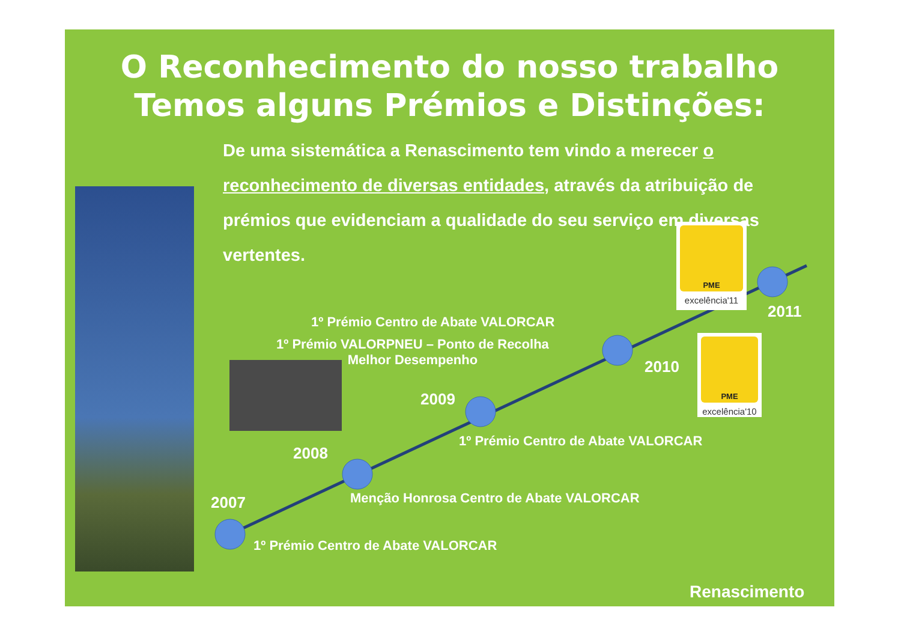O Reconhecimento do nosso trabalho
Temos alguns Prémios e Distinções:
De uma sistemática a Renascimento tem vindo a merecer o reconhecimento de diversas entidades, através da atribuição de prémios que evidenciam a qualidade do seu serviço em diversas vertentes.
PME
excelência'11
2011
1º Prémio Centro de Abate VALORCAR
1º Prémio VALORPNEU – Ponto de Recolha
Melhor Desempenho
PME
excelência'10
2010
2009
1º Prémio Centro de Abate VALORCAR
2008
Menção Honrosa Centro de Abate VALORCAR
2007
1º Prémio Centro de Abate VALORCAR
Renascimento